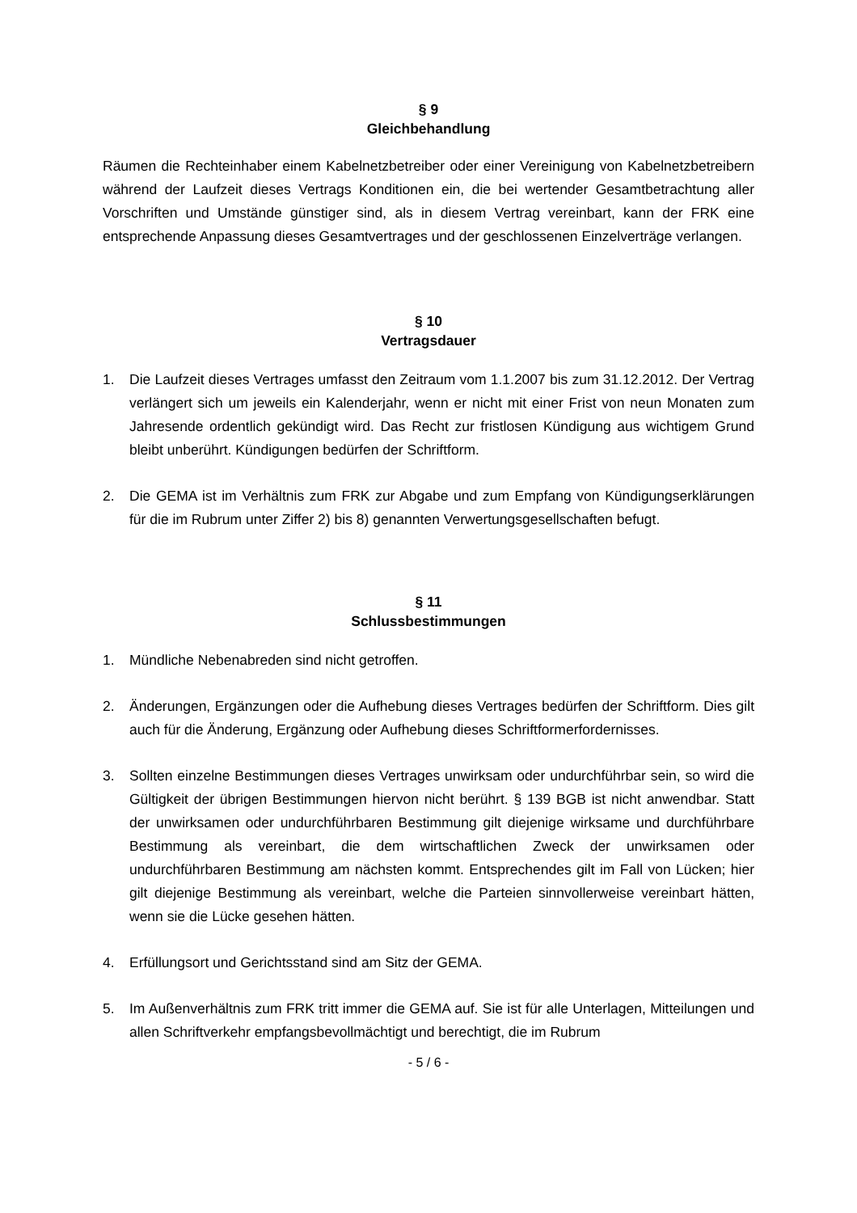§ 9
Gleichbehandlung
Räumen die Rechteinhaber einem Kabelnetzbetreiber oder einer Vereinigung von Kabelnetzbetreibern während der Laufzeit dieses Vertrags Konditionen ein, die bei wertender Gesamtbetrachtung aller Vorschriften und Umstände günstiger sind, als in diesem Vertrag vereinbart, kann der FRK eine entsprechende Anpassung dieses Gesamtvertrages und der geschlossenen Einzelverträge verlangen.
§ 10
Vertragsdauer
1. Die Laufzeit dieses Vertrages umfasst den Zeitraum vom 1.1.2007 bis zum 31.12.2012. Der Vertrag verlängert sich um jeweils ein Kalenderjahr, wenn er nicht mit einer Frist von neun Monaten zum Jahresende ordentlich gekündigt wird. Das Recht zur fristlosen Kündigung aus wichtigem Grund bleibt unberührt. Kündigungen bedürfen der Schriftform.
2. Die GEMA ist im Verhältnis zum FRK zur Abgabe und zum Empfang von Kündigungserklärungen für die im Rubrum unter Ziffer 2) bis 8) genannten Verwertungsgesellschaften befugt.
§ 11
Schlussbestimmungen
1. Mündliche Nebenabreden sind nicht getroffen.
2. Änderungen, Ergänzungen oder die Aufhebung dieses Vertrages bedürfen der Schriftform. Dies gilt auch für die Änderung, Ergänzung oder Aufhebung dieses Schriftformerfordernisses.
3. Sollten einzelne Bestimmungen dieses Vertrages unwirksam oder undurchführbar sein, so wird die Gültigkeit der übrigen Bestimmungen hiervon nicht berührt. § 139 BGB ist nicht anwendbar. Statt der unwirksamen oder undurchführbaren Bestimmung gilt diejenige wirksame und durchführbare Bestimmung als vereinbart, die dem wirtschaftlichen Zweck der unwirksamen oder undurchführbaren Bestimmung am nächsten kommt. Entsprechendes gilt im Fall von Lücken; hier gilt diejenige Bestimmung als vereinbart, welche die Parteien sinnvollerweise vereinbart hätten, wenn sie die Lücke gesehen hätten.
4. Erfüllungsort und Gerichtsstand sind am Sitz der GEMA.
5. Im Außenverhältnis zum FRK tritt immer die GEMA auf. Sie ist für alle Unterlagen, Mitteilungen und allen Schriftverkehr empfangsbevollmächtigt und berechtigt, die im Rubrum
- 5 / 6 -